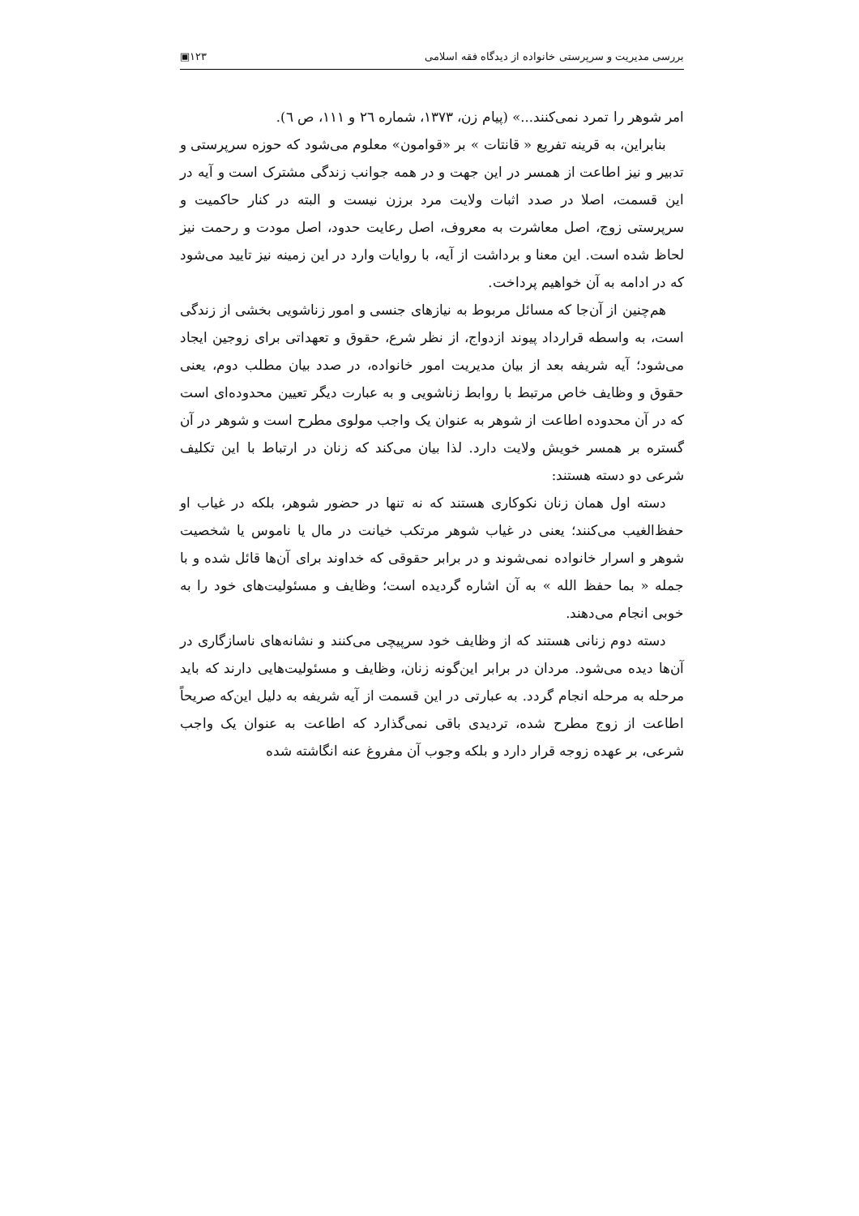بررسی مدیریت و سرپرستی خانواده از دیدگاه فقه اسلامی ۱۲۳▣
امر شوهر را تمرد نمی‌کنند...» (پیام زن، ۱۳۷۳، شماره ۲٦ و ۱۱۱، ص ٦).
بنابراین، به قرینه تفریع « قانتات » بر «قوامون» معلوم می‌شود که حوزه سرپرستی و تدبیر و نیز اطاعت از همسر در این جهت و در همه جوانب زندگی مشترک است و آیه در این قسمت، اصلا در صدد اثبات ولایت مرد برزن نیست و البته در کنار حاکمیت و سرپرستی زوج، اصل معاشرت به معروف، اصل رعایت حدود، اصل مودت و رحمت نیز لحاظ شده است. این معنا و برداشت از آیه، با روایات وارد در این زمینه نیز تایید می‌شود که در ادامه به آن خواهیم پرداخت.
هم‌چنین از آن‌جا که مسائل مربوط به نیازهای جنسی و امور زناشویی بخشی از زندگی است، به واسطه قرارداد پیوند ازدواج، از نظر شرع، حقوق و تعهداتی برای زوجین ایجاد می‌شود؛ آیه شریفه بعد از بیان مدیریت امور خانواده، در صدد بیان مطلب دوم، یعنی حقوق و وظایف خاص مرتبط با روابط زناشویی و به عبارت دیگر تعیین محدوده‌ای است که در آن محدوده اطاعت از شوهر به عنوان یک واجب مولوی مطرح است و شوهر در آن گستره بر همسر خویش ولایت دارد. لذا بیان می‌کند که زنان در ارتباط با این تکلیف شرعی دو دسته هستند:
دسته اول همان زنان نکوکاری هستند که نه تنها در حضور شوهر، بلکه در غیاب او حفظ‌الغیب می‌کنند؛ یعنی در غیاب شوهر مرتکب خیانت در مال یا ناموس یا شخصیت شوهر و اسرار خانواده نمی‌شوند و در برابر حقوقی که خداوند برای آن‌ها قائل شده و با جمله « بما حفظ الله » به آن اشاره گردیده است؛ وظایف و مسئولیت‌های خود را به خوبی انجام می‌دهند.
دسته دوم زنانی هستند که از وظایف خود سرپیچی می‌کنند و نشانه‌های ناسازگاری در آن‌ها دیده می‌شود. مردان در برابر این‌گونه زنان، وظایف و مسئولیت‌هایی دارند که باید مرحله به مرحله انجام گردد. به عبارتی در این قسمت از آیه شریفه به دلیل این‌که صریحاً اطاعت از زوج مطرح شده، تردیدی باقی نمی‌گذارد که اطاعت به عنوان یک واجب شرعی، بر عهده زوجه قرار دارد و بلکه وجوب آن مفروغ عنه انگاشته شده